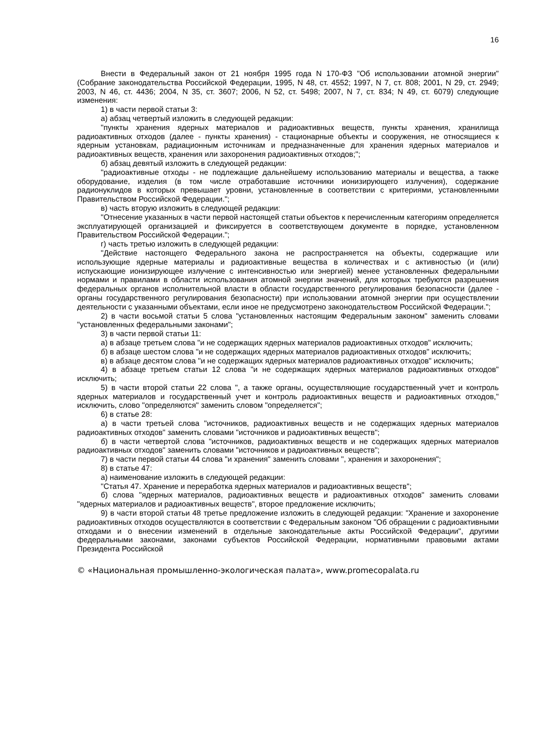16
Внести в Федеральный закон от 21 ноября 1995 года N 170-ФЗ "Об использовании атомной энергии" (Собрание законодательства Российской Федерации, 1995, N 48, ст. 4552; 1997, N 7, ст. 808; 2001, N 29, ст. 2949; 2003, N 46, ст. 4436; 2004, N 35, ст. 3607; 2006, N 52, ст. 5498; 2007, N 7, ст. 834; N 49, ст. 6079) следующие изменения:
1) в части первой статьи 3:
а) абзац четвертый изложить в следующей редакции:
"пункты хранения ядерных материалов и радиоактивных веществ, пункты хранения, хранилища радиоактивных отходов (далее - пункты хранения) - стационарные объекты и сооружения, не относящиеся к ядерным установкам, радиационным источникам и предназначенные для хранения ядерных материалов и радиоактивных веществ, хранения или захоронения радиоактивных отходов;";
б) абзац девятый изложить в следующей редакции:
"радиоактивные отходы - не подлежащие дальнейшему использованию материалы и вещества, а также оборудование, изделия (в том числе отработавшие источники ионизирующего излучения), содержание радионуклидов в которых превышает уровни, установленные в соответствии с критериями, установленными Правительством Российской Федерации.";
в) часть вторую изложить в следующей редакции:
"Отнесение указанных в части первой настоящей статьи объектов к перечисленным категориям определяется эксплуатирующей организацией и фиксируется в соответствующем документе в порядке, установленном Правительством Российской Федерации.";
г) часть третью изложить в следующей редакции:
"Действие настоящего Федерального закона не распространяется на объекты, содержащие или использующие ядерные материалы и радиоактивные вещества в количествах и с активностью (и (или) испускающие ионизирующее излучение с интенсивностью или энергией) менее установленных федеральными нормами и правилами в области использования атомной энергии значений, для которых требуются разрешения федеральных органов исполнительной власти в области государственного регулирования безопасности (далее - органы государственного регулирования безопасности) при использовании атомной энергии при осуществлении деятельности с указанными объектами, если иное не предусмотрено законодательством Российской Федерации.";
2) в части восьмой статьи 5 слова "установленных настоящим Федеральным законом" заменить словами "установленных федеральными законами";
3) в части первой статьи 11:
а) в абзаце третьем слова "и не содержащих ядерных материалов радиоактивных отходов" исключить;
б) в абзаце шестом слова "и не содержащих ядерных материалов радиоактивных отходов" исключить;
в) в абзаце десятом слова "и не содержащих ядерных материалов радиоактивных отходов" исключить;
4) в абзаце третьем статьи 12 слова "и не содержащих ядерных материалов радиоактивных отходов" исключить;
5) в части второй статьи 22 слова ", а также органы, осуществляющие государственный учет и контроль ядерных материалов и государственный учет и контроль радиоактивных веществ и радиоактивных отходов," исключить, слово "определяются" заменить словом "определяется";
6) в статье 28:
а) в части третьей слова "источников, радиоактивных веществ и не содержащих ядерных материалов радиоактивных отходов" заменить словами "источников и радиоактивных веществ";
б) в части четвертой слова "источников, радиоактивных веществ и не содержащих ядерных материалов радиоактивных отходов" заменить словами "источников и радиоактивных веществ";
7) в части первой статьи 44 слова "и хранения" заменить словами ", хранения и захоронения";
8) в статье 47:
а) наименование изложить в следующей редакции:
"Статья 47. Хранение и переработка ядерных материалов и радиоактивных веществ";
б) слова "ядерных материалов, радиоактивных веществ и радиоактивных отходов" заменить словами "ядерных материалов и радиоактивных веществ", второе предложение исключить;
9) в части второй статьи 48 третье предложение изложить в следующей редакции: "Хранение и захоронение радиоактивных отходов осуществляются в соответствии с Федеральным законом "Об обращении с радиоактивными отходами и о внесении изменений в отдельные законодательные акты Российской Федерации", другими федеральными законами, законами субъектов Российской Федерации, нормативными правовыми актами Президента Российской
© «Национальная промышленно-экологическая палата», www.promecopalata.ru